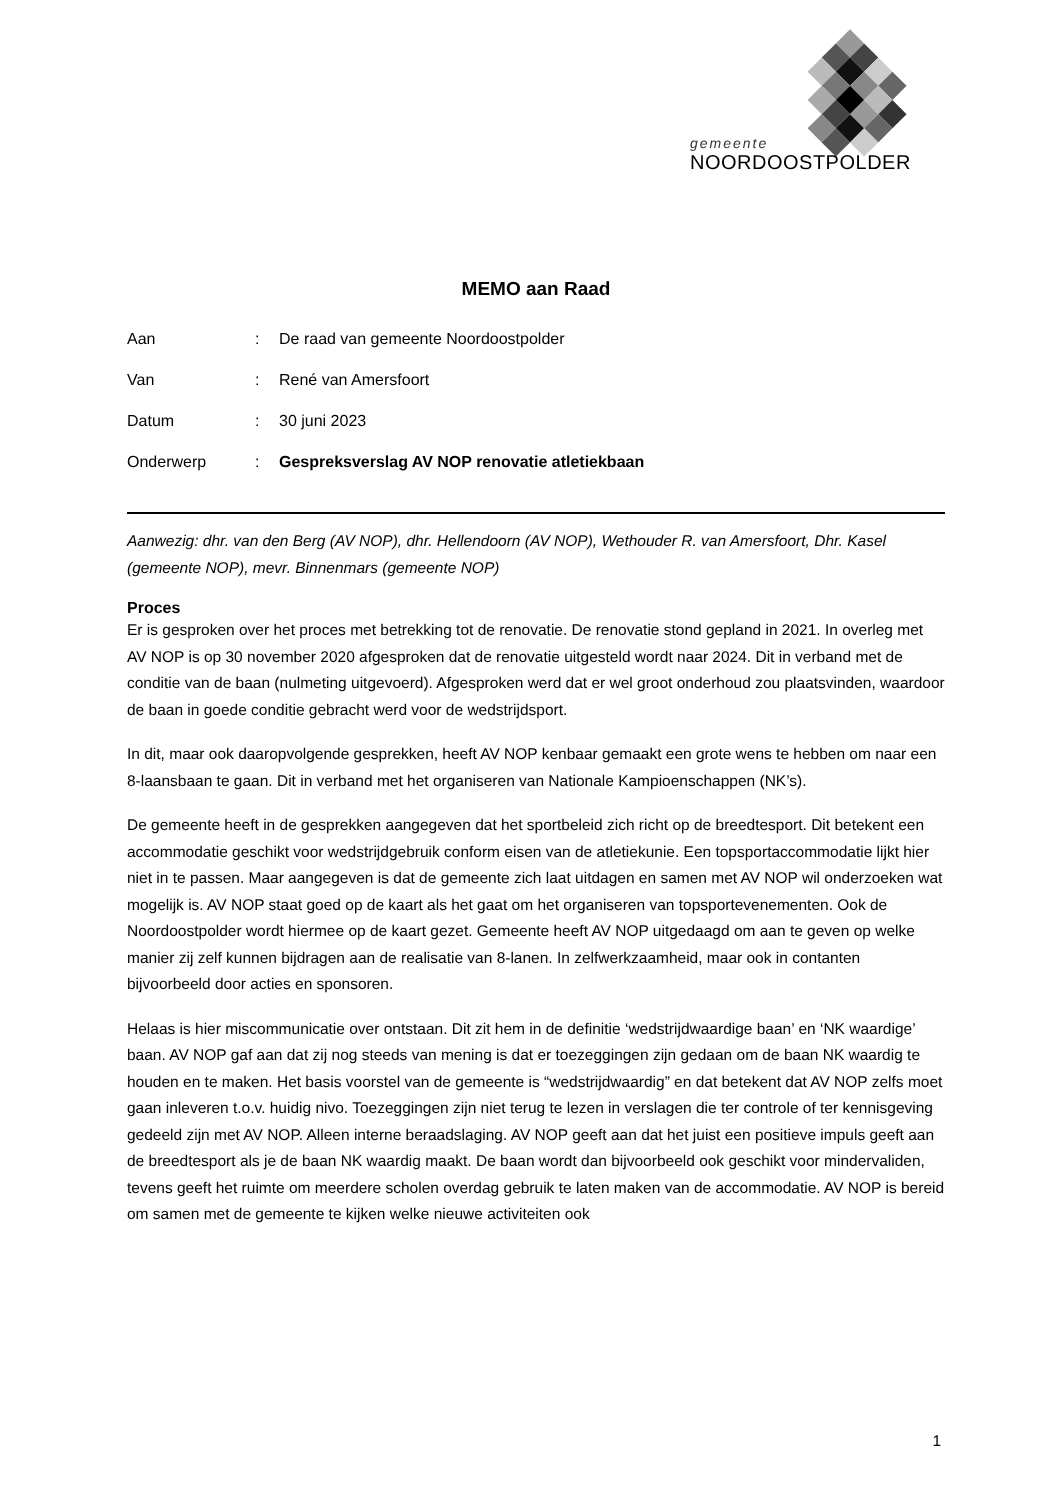gemeente
NOORDOOSTPOLDER
MEMO aan Raad
| Aan | : | De raad van gemeente Noordoostpolder |
| Van | : | René van Amersfoort |
| Datum | : | 30 juni 2023 |
| Onderwerp | : | Gespreksverslag AV NOP renovatie atletiekbaan |
Aanwezig: dhr. van den Berg (AV NOP), dhr. Hellendoorn (AV NOP), Wethouder R. van Amersfoort, Dhr. Kasel (gemeente NOP), mevr. Binnenmars (gemeente NOP)
Proces
Er is gesproken over het proces met betrekking tot de renovatie. De renovatie stond gepland in 2021. In overleg met AV NOP is op 30 november 2020 afgesproken dat de renovatie uitgesteld wordt naar 2024. Dit in verband met de conditie van de baan (nulmeting uitgevoerd). Afgesproken werd dat er wel groot onderhoud zou plaatsvinden, waardoor de baan in goede conditie gebracht werd voor de wedstrijdsport.
In dit, maar ook daaropvolgende gesprekken, heeft AV NOP kenbaar gemaakt een grote wens te hebben om naar een 8-laansbaan te gaan. Dit in verband met het organiseren van Nationale Kampioenschappen (NK’s).
De gemeente heeft in de gesprekken aangegeven dat het sportbeleid zich richt op de breedtesport. Dit betekent een accommodatie geschikt voor wedstrijdgebruik conform eisen van de atletiekunie. Een topsportaccommodatie lijkt hier niet in te passen. Maar aangegeven is dat de gemeente zich laat uitdagen en samen met AV NOP wil onderzoeken wat mogelijk is. AV NOP staat goed op de kaart als het gaat om het organiseren van topsportevenementen. Ook de Noordoostpolder wordt hiermee op de kaart gezet. Gemeente heeft AV NOP uitgedaagd om aan te geven op welke manier zij zelf kunnen bijdragen aan de realisatie van 8-lanen. In zelfwerkzaamheid, maar ook in contanten bijvoorbeeld door acties en sponsoren.
Helaas is hier miscommunicatie over ontstaan. Dit zit hem in de definitie ‘wedstrijdwaardige baan’ en ‘NK waardige’ baan. AV NOP gaf aan dat zij nog steeds van mening is dat er toezeggingen zijn gedaan om de baan NK waardig te houden en te maken. Het basis voorstel van de gemeente is “wedstrijdwaardig” en dat betekent dat AV NOP zelfs moet gaan inleveren t.o.v. huidig nivo. Toezeggingen zijn niet terug te lezen in verslagen die ter controle of ter kennisgeving gedeeld zijn met AV NOP. Alleen interne beraadslaging. AV NOP geeft aan dat het juist een positieve impuls geeft aan de breedtesport als je de baan NK waardig maakt. De baan wordt dan bijvoorbeeld ook geschikt voor mindervaliden, tevens geeft het ruimte om meerdere scholen overdag gebruik te laten maken van de accommodatie. AV NOP is bereid om samen met de gemeente te kijken welke nieuwe activiteiten ook
1